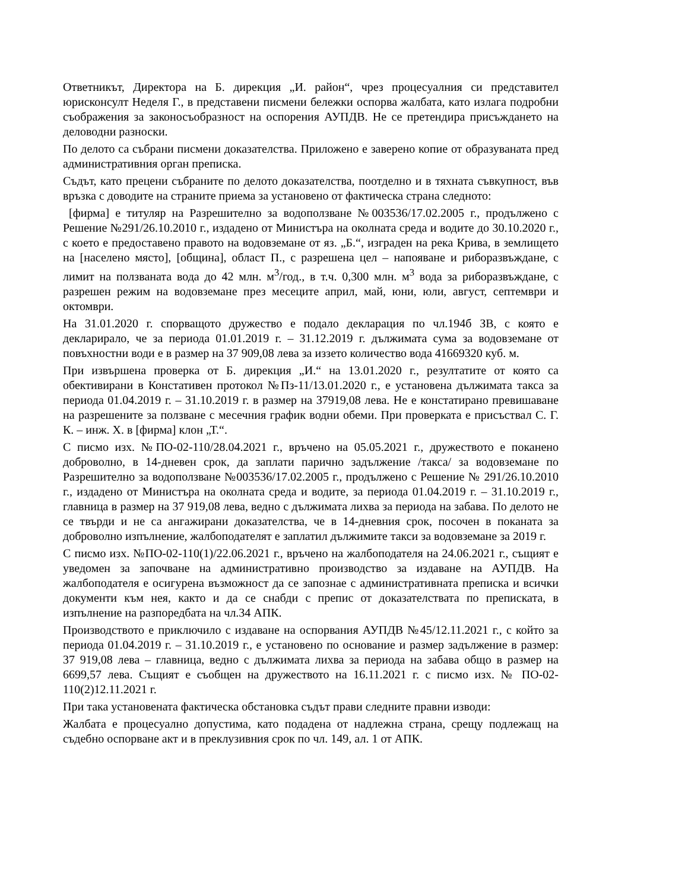Ответникът, Директора на Б. дирекция „И. район“, чрез процесуалния си представител юрисконсулт Неделя Г., в представени писмени бележки оспорва жалбата, като излага подробни съображения за законосъобразност на оспорения АУПДВ. Не се претендира присъждането на деловодни разноски.
По делото са събрани писмени доказателства. Приложено е заверено копие от образуваната пред административния орган преписка.
Съдът, като прецени събраните по делото доказателства, поотделно и в тяхната съвкупност, във връзка с доводите на страните приема за установено от фактическа страна следното:
[фирма] е титуляр на Разрешително за водоползване №003536/17.02.2005 г., продължено с Решение №291/26.10.2010 г., издадено от Министъра на околната среда и водите до 30.10.2020 г., с което е предоставено правото на водовземане от яз. „Б.“, изграден на река Крива, в землището на [населено място], [община], област П., с разрешена цел – напояване и риборазвъждане, с лимит на ползваната вода до 42 млн. м<sup>3</sup>/год., в т.ч. 0,300 млн. м<sup>3</sup> вода за риборазвъждане, с разрешен режим на водовземане през месеците април, май, юни, юли, август, септември и октомври.
На 31.01.2020 г. спорващото дружество е подало декларация по чл.194б ЗВ, с която е декларирало, че за периода 01.01.2019 г. – 31.12.2019 г. дължимата сума за водовземане от повъхностни води е в размер на 37 909,08 лева за иззето количество вода 41669320 куб. м.
При извършена проверка от Б. дирекция „И.“ на 13.01.2020 г., резултатите от която са обективирани в Констативен протокол №Пз-11/13.01.2020 г., е установена дължимата такса за периода 01.04.2019 г. – 31.10.2019 г. в размер на 37919,08 лева. Не е констатирано превишаване на разрешените за ползване с месечния график водни обеми. При проверката е присъствал С. Г. К. – инж. Х. в [фирма] клон „Т.“.
С писмо изх. №ПО-02-110/28.04.2021 г., връчено на 05.05.2021 г., дружеството е поканено доброволно, в 14-дневен срок, да заплати парично задължение /такса/ за водовземане по Разрешително за водоползване №003536/17.02.2005 г., продължено с Решение № 291/26.10.2010 г., издадено от Министъра на околната среда и водите, за периода 01.04.2019 г. – 31.10.2019 г., главница в размер на 37 919,08 лева, ведно с дължимата лихва за периода на забава. По делото не се твърди и не са ангажирани доказателства, че в 14-дневния срок, посочен в поканата за доброволно изпълнение, жалбоподателят е заплатил дължимите такси за водовземане за 2019 г.
С писмо изх. №ПО-02-110(1)/22.06.2021 г., връчено на жалбоподателя на 24.06.2021 г., същият е уведомен за започване на административно производство за издаване на АУПДВ. На жалбоподателя е осигурена възможност да се запознае с административната преписка и всички документи към нея, както и да се снабди с препис от доказателствата по преписката, в изпълнение на разпоредбата на чл.34 АПК.
Производството е приключило с издаване на оспорвания АУПДВ №45/12.11.2021 г., с който за периода 01.04.2019 г. – 31.10.2019 г., е установено по основание и размер задължение в размер: 37 919,08 лева – главница, ведно с дължимата лихва за периода на забава общо в размер на 6699,57 лева. Същият е съобщен на дружеството на 16.11.2021 г. с писмо изх. № ПО-02-110(2)12.11.2021 г.
При така установената фактическа обстановка съдът прави следните правни изводи:
Жалбата е процесуално допустима, като подадена от надлежна страна, срещу подлежащ на съдебно оспорване акт и в преклузивния срок по чл. 149, ал. 1 от АПК.